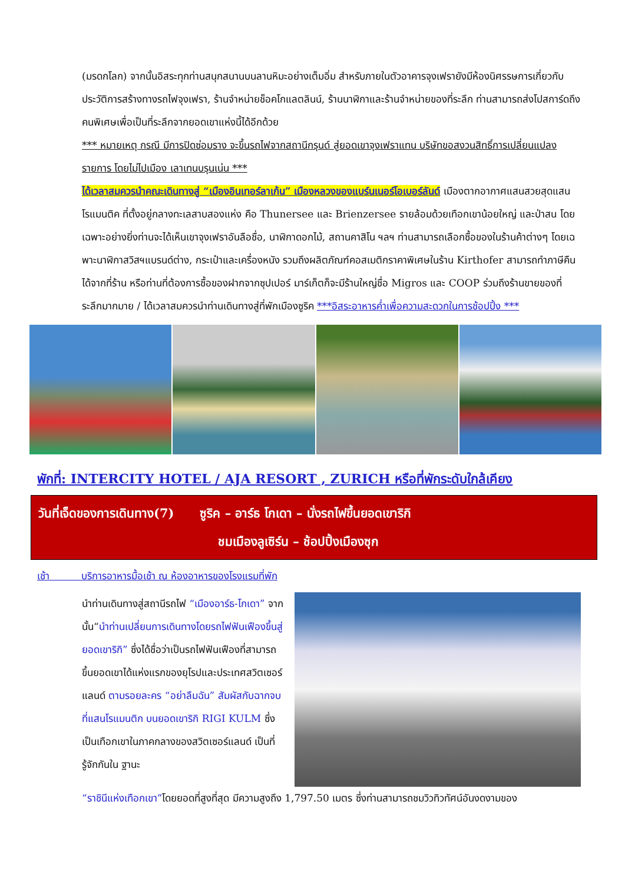(มรดกโลก) จากนั้นอิสระทุกท่านสนุกสนานบนลานหิมะอย่างเต็มอิ่ม สำหรับภายในตัวอาคารจุงเฟรายังมีห้องนิศรรษการเกี่ยวกับประวัติการสร้างทางรถไฟจุงเฟรา, ร้านจำหน่ายช็อคโกแลตลินน์, ร้านนาฬิกาและร้านจำหน่ายของที่ระลึก ท่านสามารถส่งโปสการ์ดถึงคนพิเศษเพื่อเป็นที่ระลึกจากยอดเขาแห่งนี้ได้อีกด้วย
*** หมายเหตุ กรณี มีการปิดซ่อมราง จะขึ้นรถไฟจากสถานีกรุนด์ สู่ยอดเขาจุงเฟราแทน บริษัทขอสงวนสิทธิ์การเปลี่ยนแปลงรายการ โดยไม่ไปเมือง เลาเทนบรุนเน่น ***
ได้เวลาสมควรนำคณะเดินทางสู่ “เมืองอินเทอร์ลาเก้น” เมืองหลวงของแบร์นเนอร์โอเบอร์ลันด์ เมืองตากอากาศแสนสวยสุดแสนโรแมนติค ที่ตั้งอยู่กลางทะเลสาบสองแห่ง คือ Thunersee และ Brienzersee รายล้อมด้วยเทือกเขาน้อยใหญ่ และป่าสน โดยเฉพาะอย่างยิ่งท่านจะได้เห็นเขาจุงเฟราอันลือชื่อ, นาฬิกาดอกไม้, สถานคาสิโน ฯลฯ ท่านสามารถเลือกซื้อของในร้านค้าต่างๆ โดยเฉพาะนาฬิกาสวิสฯแบรนด์ต่าง, กระเป๋าและเครื่องหนัง รวมถึงผลิตภัณฑ์คอสเมติกราคาพิเศษในร้าน Kirthofer สามารถทำภาษีคืนได้จากที่ร้าน หรือท่านที่ต้องการซื้อของฝากจากซุปเปอร์ มาร์เก็ตก็จะมีร้านใหญ่ชื่อ Migros และ COOP ร่วมถึงร้านขายของที่ระลึกมากมาย / ได้เวลาสมควรนำท่านเดินทางสู่ที่พักเมืองซูริค ***อิสระอาหารค่ำเพื่อความสะดวกในการช้อปปิ้ง ***
พักที่: INTERCITY HOTEL / AJA RESORT , ZURICH หรือที่พักระดับใกล้เคียง
วันที่เจ็ดของการเดินทาง(7) ซูริค – อาร์ธ โกเดา – นั่งรถไฟขึ้นยอดเขาริกิ
ชมเมืองลูเซิร์น – ช้อปปิ้งเมืองซุก
เช้า บริการอาหารมื้อเช้า ณ ห้องอาหารของโรงแรมที่พัก
นำท่านเดินทางสู่สถานีรถไฟ “เมืองอาร์ธ-โกเดา” จากนั้น“นำท่านเปลี่ยนการเดินทางโดยรถไฟฟันเฟืองขึ้นสู่ยอดเขาริกิ” ซึ่งได้ชื่อว่าเป็นรถไฟฟันเฟืองที่สามารถขึ้นยอดเขาได้แห่งแรกของยุโรปและประเทศสวิตเซอร์แลนด์ ตามรอยละคร “อย่าลืมฉัน” สัมผัสกับฉากจบที่แสนโรแมนติก บนยอดเขาริกิ RIGI KULM ซึ่งเป็นเทือกเขาในภาคกลางของสวิตเซอร์แลนด์ เป็นที่รู้จักกันใน ฐานะ
“ราชินีแห่งเทือกเขา”โดยยอดที่สูงที่สุด มีความสูงถึง 1,797.50 เมตร ซึ่งท่านสามารถชมวิวทิวทัศน์อันงดงามของ